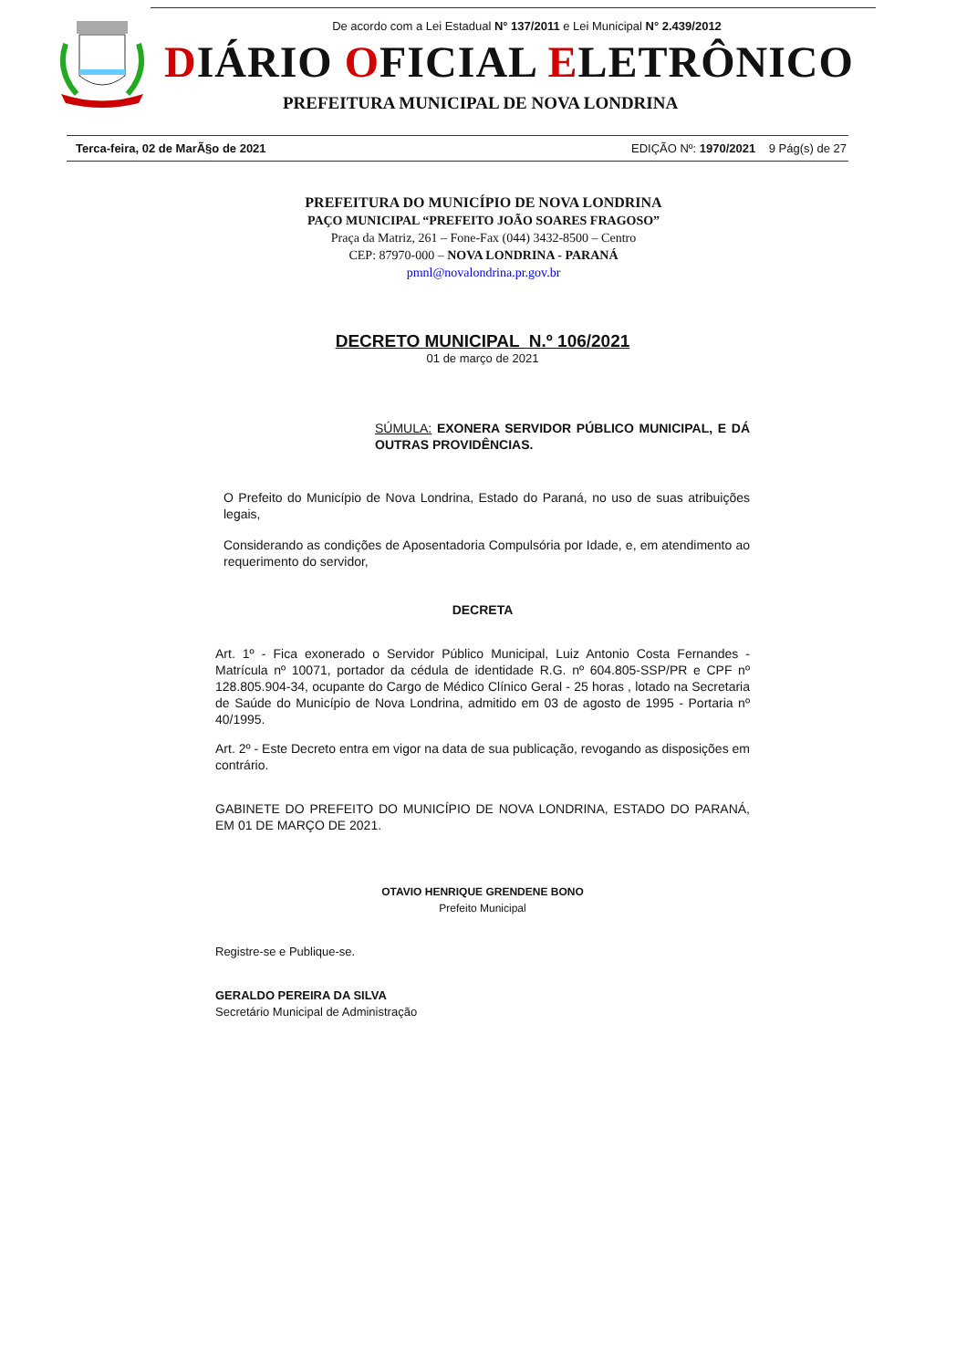De acordo com a Lei Estadual N° 137/2011 e Lei Municipal N° 2.439/2012
DIÁRIO OFICIAL ELETRÔNICO
PREFEITURA MUNICIPAL DE NOVA LONDRINA
Terca-feira, 02 de MarÃ§o de 2021 EDIÇÃO Nº: 1970/2021 9 Pág(s) de 27
PREFEITURA DO MUNICÍPIO DE NOVA LONDRINA
PAÇO MUNICIPAL “PREFEITO JOÃO SOARES FRAGOSO”
Praça da Matriz, 261 – Fone-Fax (044) 3432-8500 – Centro
CEP: 87970-000 – NOVA LONDRINA - PARANÁ
pmnl@novalondrina.pr.gov.br
DECRETO MUNICIPAL N.º 106/2021
01 de março de 2021
SÚMULA: EXONERA SERVIDOR PÚBLICO MUNICIPAL, E DÁ OUTRAS PROVIDÊNCIAS.
O Prefeito do Município de Nova Londrina, Estado do Paraná, no uso de suas atribuições legais,
Considerando as condições de Aposentadoria Compulsória por Idade, e, em atendimento ao requerimento do servidor,
DECRETA
Art. 1º - Fica exonerado o Servidor Público Municipal, Luiz Antonio Costa Fernandes - Matrícula nº 10071, portador da cédula de identidade R.G. nº 604.805-SSP/PR e CPF nº 128.805.904-34, ocupante do Cargo de Médico Clínico Geral - 25 horas , lotado na Secretaria de Saúde do Município de Nova Londrina, admitido em 03 de agosto de 1995 - Portaria nº 40/1995.
Art. 2º - Este Decreto entra em vigor na data de sua publicação, revogando as disposições em contrário.
GABINETE DO PREFEITO DO MUNICÍPIO DE NOVA LONDRINA, ESTADO DO PARANÁ, EM 01 DE MARÇO DE 2021.
OTAVIO HENRIQUE GRENDENE BONO
Prefeito Municipal
Registre-se e Publique-se.
GERALDO PEREIRA DA SILVA
Secretário Municipal de Administração